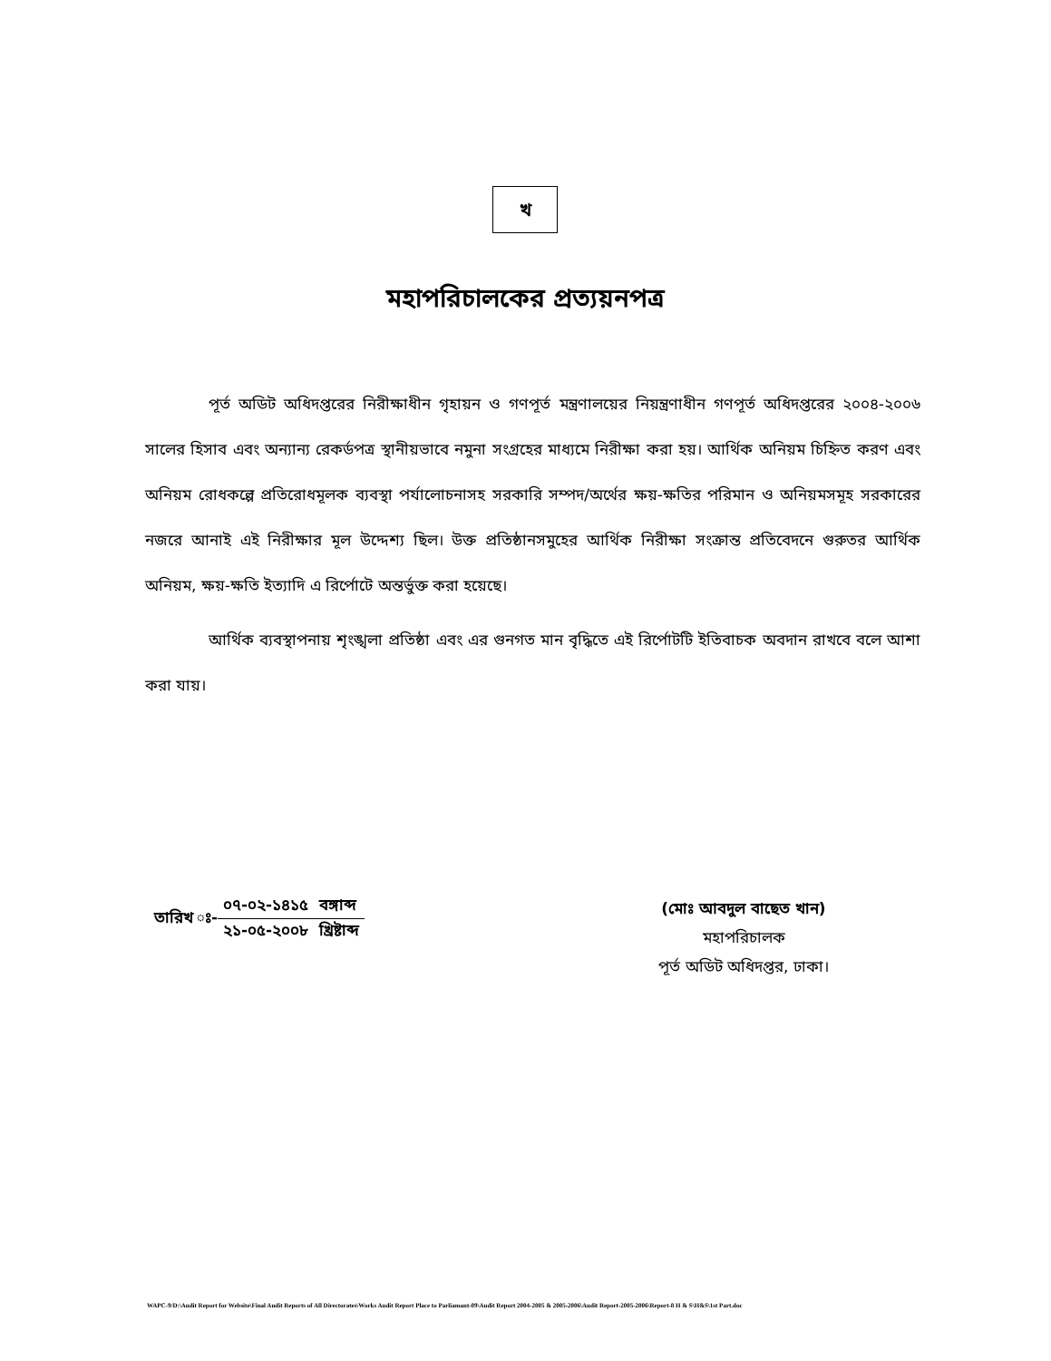খ
মহাপরিচালকের প্রত্যয়নপত্র
পূর্ত অডিট অধিদপ্তরের নিরীক্ষাধীন গৃহায়ন ও গণপূর্ত মন্ত্রণালয়ের নিয়ন্ত্রণাধীন গণপূর্ত অধিদপ্তরের ২০০৪-২০০৬ সালের হিসাব এবং অন্যান্য রেকর্ডপত্র স্থানীয়ভাবে নমুনা সংগ্রহের মাধ্যমে নিরীক্ষা করা হয়। আর্থিক অনিয়ম চিহ্নিত করণ এবং অনিয়ম রোধকল্পে প্রতিরোধমূলক ব্যবস্থা পর্যালোচনাসহ সরকারি সম্পদ/অর্থের ক্ষয়-ক্ষতির পরিমান ও অনিয়মসমূহ সরকারের নজরে আনাই এই নিরীক্ষার মূল উদ্দেশ্য ছিল। উক্ত প্রতিষ্ঠানসমুহের আর্থিক নিরীক্ষা সংক্রান্ত প্রতিবেদনে গুরুতর আর্থিক অনিয়ম, ক্ষয়-ক্ষতি ইত্যাদি এ রির্পোটে অন্তর্ভুক্ত করা হয়েছে।
আর্থিক ব্যবস্থাপনায় শৃংঙ্খলা প্রতিষ্ঠা এবং এর গুনগত মান বৃদ্ধিতে এই রির্পোটটি ইতিবাচক অবদান রাখবে বলে আশা করা যায়।
তারিখ ঃ-
| ০৭-০২-১৪১৫ | বঙ্গাব্দ |
| ২১-০৫-২০০৮ | খ্রিষ্টাব্দ |
(মোঃ আবদুল বাছেত খান)
মহাপরিচালক
পূর্ত অডিট অধিদপ্তর, ঢাকা।
WAPC-9/D:\Audit Report for Website\Final Audit Reports of All Directorates\Works Audit Report Place to Parliamant-09\Audit Report 2004-2005 & 2005-2006\Audit Report-2005-2006\Report-8 H & S\H&S\1st Part.doc